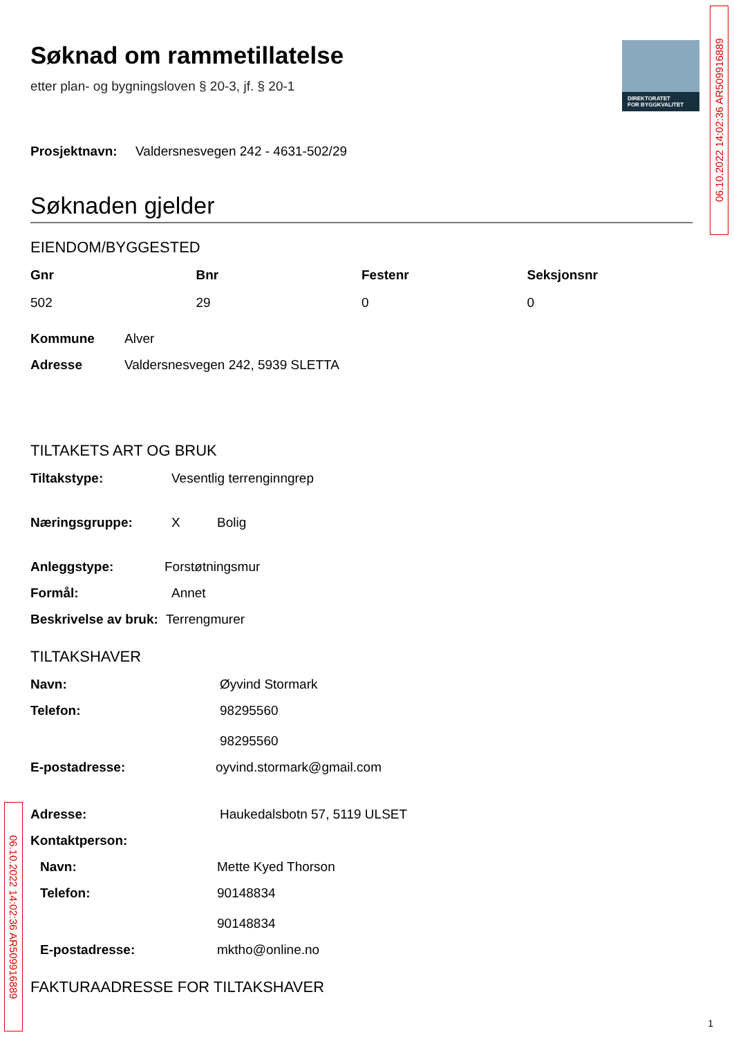DIREKTORATET
FOR BYGGKVALITET
06.10.2022 14:02:36 AR509916889
06.10.2022 14:02:36 AR509916889
Søknad om rammetillatelse
etter plan- og bygningsloven § 20-3, jf. § 20-1
Prosjektnavn: Valdersnesvegen 242 - 4631-502/29
Søknaden gjelder
EIENDOM/BYGGESTED
Gnr Bnr Festenr Seksjonsnr 502 29 0 0
Kommune Alver
Adresse Valdersnesvegen 242, 5939 SLETTA
TILTAKETS ART OG BRUK
Tiltakstype: Vesentlig terrenginngrep
Næringsgruppe: X Bolig
Anleggstype: Forstøtningsmur
Formål: Annet
Beskrivelse av bruk: Terrengmurer
TILTAKSHAVER
Navn: Øyvind Stormark
Telefon: 98295560
98295560
E-postadresse: oyvind.stormark@gmail.com
Adresse: Haukedalsbotn 57, 5119 ULSET
Kontaktperson:
Navn: Mette Kyed Thorson
Telefon: 90148834
90148834
E-postadresse: mktho@online.no
FAKTURAADRESSE FOR TILTAKSHAVER
1